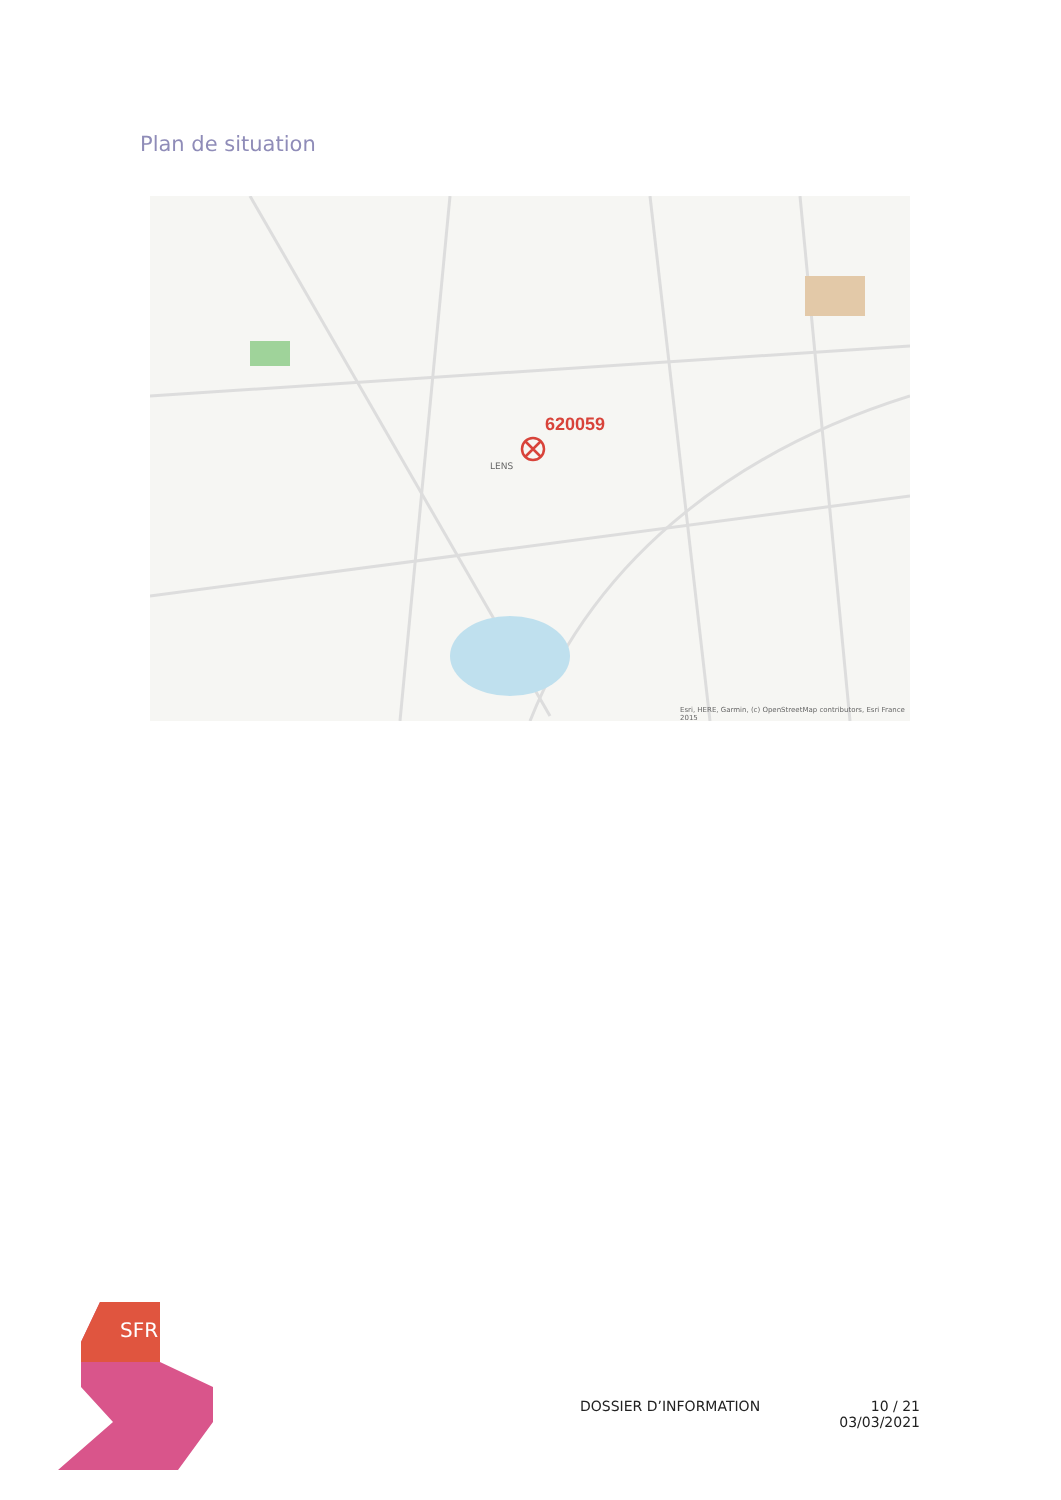Plan de situation
620059
LENS
Esri, HERE, Garmin, (c) OpenStreetMap contributors, Esri France 2015
SFR
DOSSIER D’INFORMATION 10 / 21
03/03/2021